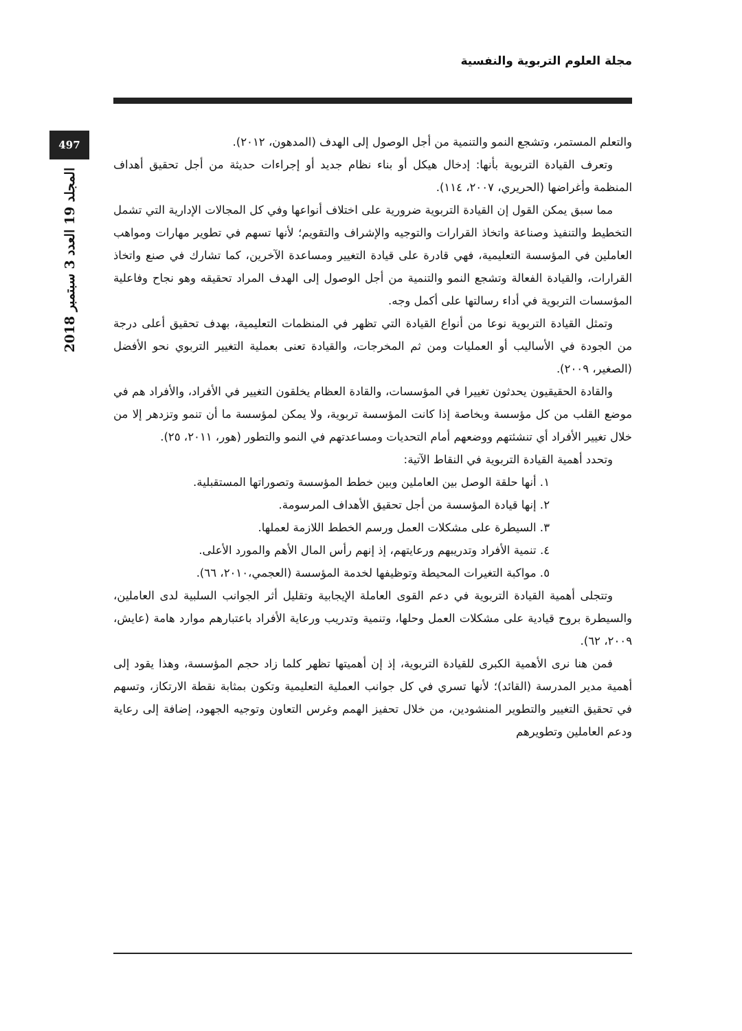مجلة العلوم التربوية والنفسية
497
المجلد 19 العدد 3 سبتمبر 2018
والتعلم المستمر، وتشجع النمو والتنمية من أجل الوصول إلى الهدف (المدهون، ٢٠١٢).
وتعرف القيادة التربوية بأنها: إدخال هيكل أو بناء نظام جديد أو إجراءات حديثة من أجل تحقيق أهداف المنظمة وأغراضها (الحريري، ٢٠٠٧، ١١٤).
مما سبق يمكن القول إن القيادة التربوية ضرورية على اختلاف أنواعها وفي كل المجالات الإدارية التي تشمل التخطيط والتنفيذ وصناعة واتخاذ القرارات والتوجيه والإشراف والتقويم؛ لأنها تسهم في تطوير مهارات ومواهب العاملين في المؤسسة التعليمية، فهي قادرة على قيادة التغيير ومساعدة الآخرين، كما تشارك في صنع واتخاذ القرارات، والقيادة الفعالة وتشجع النمو والتنمية من أجل الوصول إلى الهدف المراد تحقيقه وهو نجاح وفاعلية المؤسسات التربوية في أداء رسالتها على أكمل وجه.
وتمثل القيادة التربوية نوعا من أنواع القيادة التي تظهر في المنظمات التعليمية، بهدف تحقيق أعلى درجة من الجودة في الأساليب أو العمليات ومن ثم المخرجات، والقيادة تعنى بعملية التغيير التربوي نحو الأفضل (الصغير، ٢٠٠٩).
والقادة الحقيقيون يحدثون تغييرا في المؤسسات، والقادة العظام يخلقون التغيير في الأفراد، والأفراد هم في موضع القلب من كل مؤسسة وبخاصة إذا كانت المؤسسة تربوية، ولا يمكن لمؤسسة ما أن تنمو وتزدهر إلا من خلال تغيير الأفراد أي تنشئتهم ووضعهم أمام التحديات ومساعدتهم في النمو والتطور (هور، ٢٠١١، ٢٥).
وتحدد أهمية القيادة التربوية في النقاط الآتية:
١. أنها حلقة الوصل بين العاملين وبين خطط المؤسسة وتصوراتها المستقبلية.
٢. إنها قيادة المؤسسة من أجل تحقيق الأهداف المرسومة.
٣. السيطرة على مشكلات العمل ورسم الخطط اللازمة لعملها.
٤. تنمية الأفراد وتدريبهم ورعايتهم، إذ إنهم رأس المال الأهم والمورد الأعلى.
٥. مواكبة التغيرات المحيطة وتوظيفها لخدمة المؤسسة (العجمي،٢٠١٠، ٦٦).
وتتجلى أهمية القيادة التربوية في دعم القوى العاملة الإيجابية وتقليل أثر الجوانب السلبية لدى العاملين، والسيطرة بروح قيادية على مشكلات العمل وحلها، وتنمية وتدريب ورعاية الأفراد باعتبارهم موارد هامة (عايش، ٢٠٠٩، ٦٢).
فمن هنا نرى الأهمية الكبرى للقيادة التربوية، إذ إن أهميتها تظهر كلما زاد حجم المؤسسة، وهذا يقود إلى أهمية مدير المدرسة (القائد)؛ لأنها تسري في كل جوانب العملية التعليمية وتكون بمثابة نقطة الارتكاز، وتسهم في تحقيق التغيير والتطوير المنشودين، من خلال تحفيز الهمم وغرس التعاون وتوجيه الجهود، إضافة إلى رعاية ودعم العاملين وتطويرهم